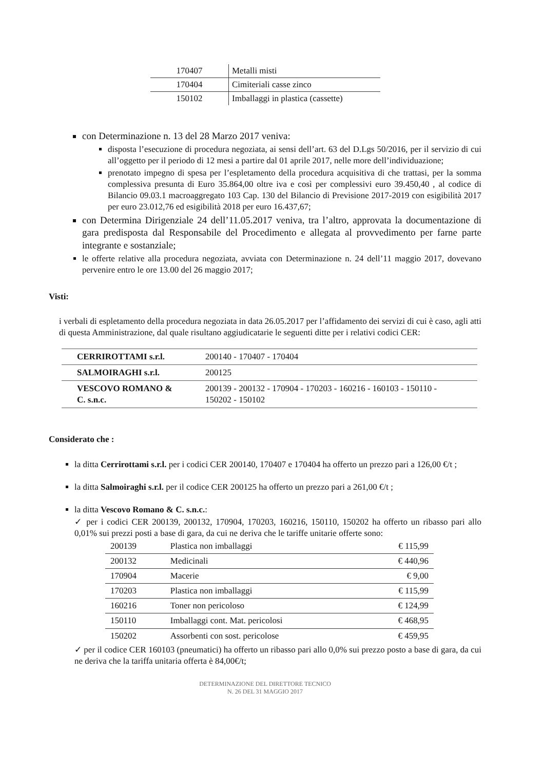| 170407 | Metalli misti |
| 170404 | Cimiteriali casse zinco |
| 150102 | Imballaggi in plastica (cassette) |
con Determinazione n. 13 del 28 Marzo 2017 veniva:
disposta l’esecuzione di procedura negoziata, ai sensi dell’art. 63 del D.Lgs 50/2016, per il servizio di cui all’oggetto per il periodo di 12 mesi a partire dal 01 aprile 2017, nelle more dell’individuazione;
prenotato impegno di spesa per l’espletamento della procedura acquisitiva di che trattasi, per la somma complessiva presunta di Euro 35.864,00 oltre iva e così per complessivi euro 39.450,40 , al codice di Bilancio 09.03.1 macroaggregato 103 Cap. 130 del Bilancio di Previsione 2017-2019 con esigibilità 2017 per euro 23.012,76 ed esigibilità 2018 per euro 16.437,67;
con Determina Dirigenziale 24 dell’11.05.2017 veniva, tra l’altro, approvata la documentazione di gara predisposta dal Responsabile del Procedimento e allegata al provvedimento per farne parte integrante e sostanziale;
le offerte relative alla procedura negoziata, avviata con Determinazione n. 24 dell’11 maggio 2017, dovevano pervenire entro le ore 13.00 del 26 maggio 2017;
Visti:
i verbali di espletamento della procedura negoziata in data 26.05.2017 per l’affidamento dei servizi di cui è caso, agli atti di questa Amministrazione, dal quale risultano aggiudicatarie le seguenti ditte per i relativi codici CER:
| CERRIROTTAMI s.r.l. | 200140 - 170407 - 170404 |
| SALMOIRAGHI s.r.l. | 200125 |
| VESCOVO ROMANO & C. s.n.c. | 200139 - 200132 - 170904 - 170203 - 160216 - 160103 - 150110 - 150202 - 150102 |
Considerato che :
la ditta Cerrirottami s.r.l. per i codici CER 200140, 170407 e 170404 ha offerto un prezzo pari a 126,00 €/t ;
la ditta Salmoiraghi s.r.l. per il codice CER 200125 ha offerto un prezzo pari a 261,00 €/t ;
la ditta Vescovo Romano & C. s.n.c.:
✓ per i codici CER 200139, 200132, 170904, 170203, 160216, 150110, 150202 ha offerto un ribasso pari allo 0,01% sui prezzi posti a base di gara, da cui ne deriva che le tariffe unitarie offerte sono:
| 200139 | Plastica non imballaggi | € 115,99 |
| 200132 | Medicinali | € 440,96 |
| 170904 | Macerie | € 9,00 |
| 170203 | Plastica non imballaggi | € 115,99 |
| 160216 | Toner non pericoloso | € 124,99 |
| 150110 | Imballaggi cont. Mat. pericolosi | € 468,95 |
| 150202 | Assorbenti con sost. pericolose | € 459,95 |
✓ per il codice CER 160103 (pneumatici) ha offerto un ribasso pari allo 0,0% sui prezzo posto a base di gara, da cui ne deriva che la tariffa unitaria offerta è 84,00€/t;
DETERMINAZIONE DEL DIRETTORE TECNICO
N. 26 DEL 31 MAGGIO 2017